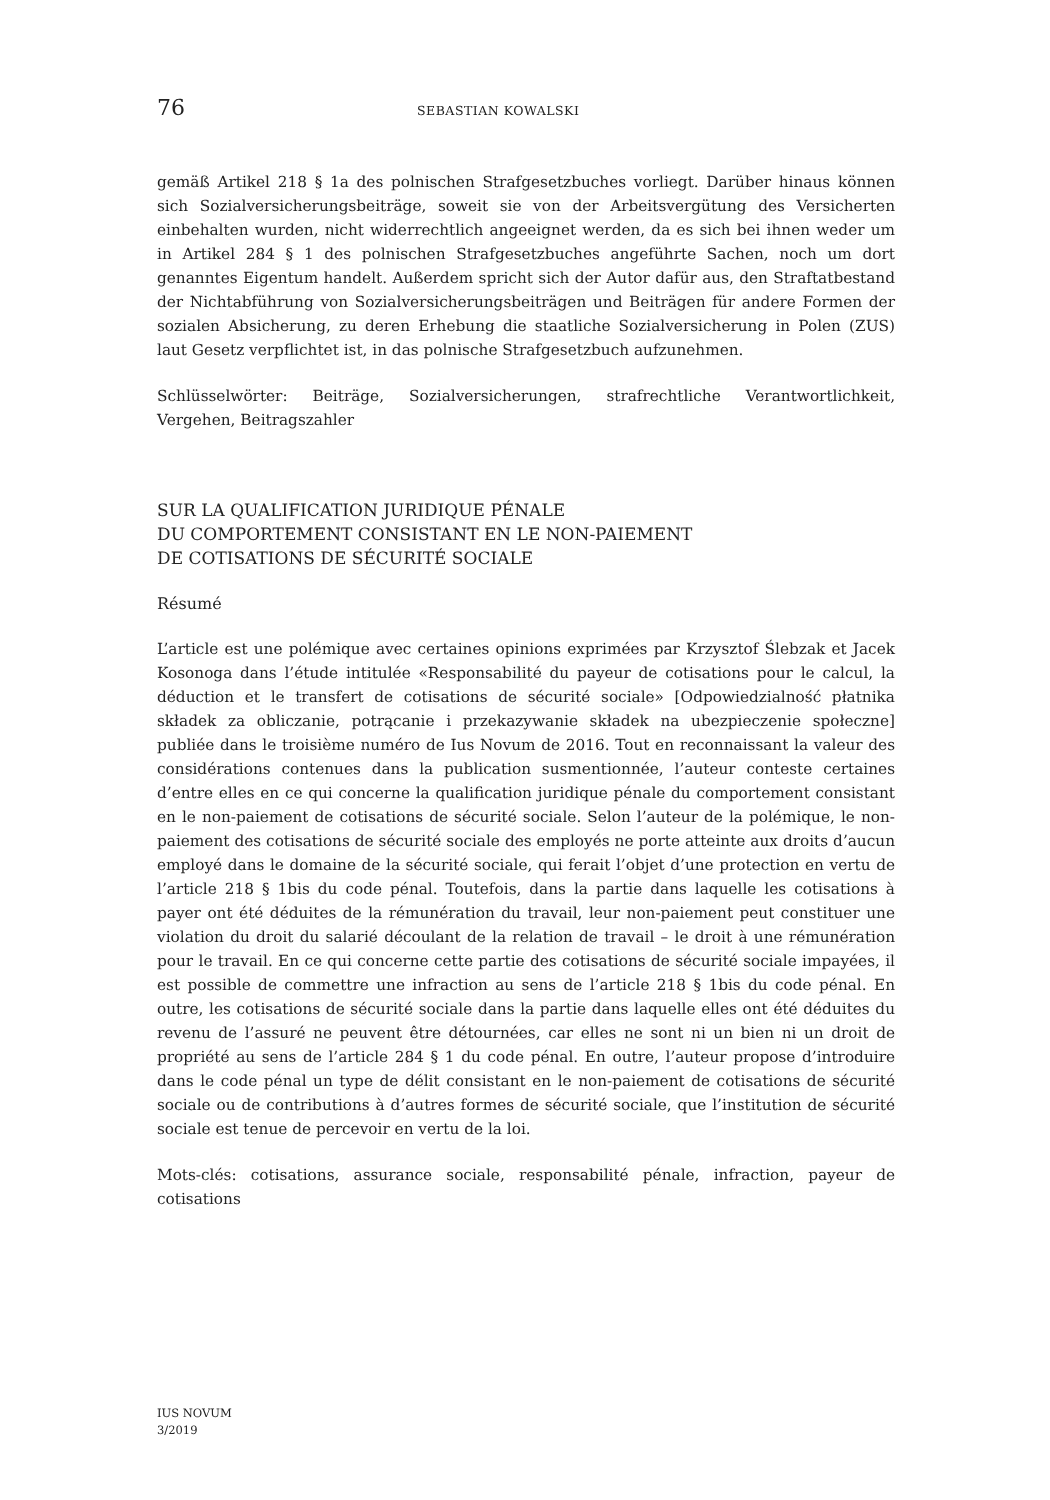76 SEBASTIAN KOWALSKI
gemäß Artikel 218 § 1a des polnischen Strafgesetzbuches vorliegt. Darüber hinaus können sich Sozialversicherungsbeiträge, soweit sie von der Arbeitsvergütung des Versicherten einbehalten wurden, nicht widerrechtlich angeeignet werden, da es sich bei ihnen weder um in Artikel 284 § 1 des polnischen Strafgesetzbuches angeführte Sachen, noch um dort genanntes Eigentum handelt. Außerdem spricht sich der Autor dafür aus, den Straftatbestand der Nichtabführung von Sozialversicherungsbeiträgen und Beiträgen für andere Formen der sozialen Absicherung, zu deren Erhebung die staatliche Sozialversicherung in Polen (ZUS) laut Gesetz verpflichtet ist, in das polnische Strafgesetzbuch aufzunehmen.
Schlüsselwörter: Beiträge, Sozialversicherungen, strafrechtliche Verantwortlichkeit, Vergehen, Beitragszahler
SUR LA QUALIFICATION JURIDIQUE PÉNALE
DU COMPORTEMENT CONSISTANT EN LE NON-PAIEMENT
DE COTISATIONS DE SÉCURITÉ SOCIALE
Résumé
L’article est une polémique avec certaines opinions exprimées par Krzysztof Ślebzak et Jacek Kosonoga dans l’étude intitulée «Responsabilité du payeur de cotisations pour le calcul, la déduction et le transfert de cotisations de sécurité sociale» [Odpowiedzialność płatnika składek za obliczanie, potrącanie i przekazywanie składek na ubezpieczenie społeczne] publiée dans le troisième numéro de Ius Novum de 2016. Tout en reconnaissant la valeur des considérations contenues dans la publication susmentionnée, l’auteur conteste certaines d’entre elles en ce qui concerne la qualification juridique pénale du comportement consistant en le non-paiement de cotisations de sécurité sociale. Selon l’auteur de la polémique, le non-paiement des cotisations de sécurité sociale des employés ne porte atteinte aux droits d’aucun employé dans le domaine de la sécurité sociale, qui ferait l’objet d’une protection en vertu de l’article 218 § 1bis du code pénal. Toutefois, dans la partie dans laquelle les cotisations à payer ont été déduites de la rémunération du travail, leur non-paiement peut constituer une violation du droit du salarié découlant de la relation de travail – le droit à une rémunération pour le travail. En ce qui concerne cette partie des cotisations de sécurité sociale impayées, il est possible de commettre une infraction au sens de l’article 218 § 1bis du code pénal. En outre, les cotisations de sécurité sociale dans la partie dans laquelle elles ont été déduites du revenu de l’assuré ne peuvent être détournées, car elles ne sont ni un bien ni un droit de propriété au sens de l’article 284 § 1 du code pénal. En outre, l’auteur propose d’introduire dans le code pénal un type de délit consistant en le non-paiement de cotisations de sécurité sociale ou de contributions à d’autres formes de sécurité sociale, que l’institution de sécurité sociale est tenue de percevoir en vertu de la loi.
Mots-clés: cotisations, assurance sociale, responsabilité pénale, infraction, payeur de cotisations
IUS NOVUM
3/2019